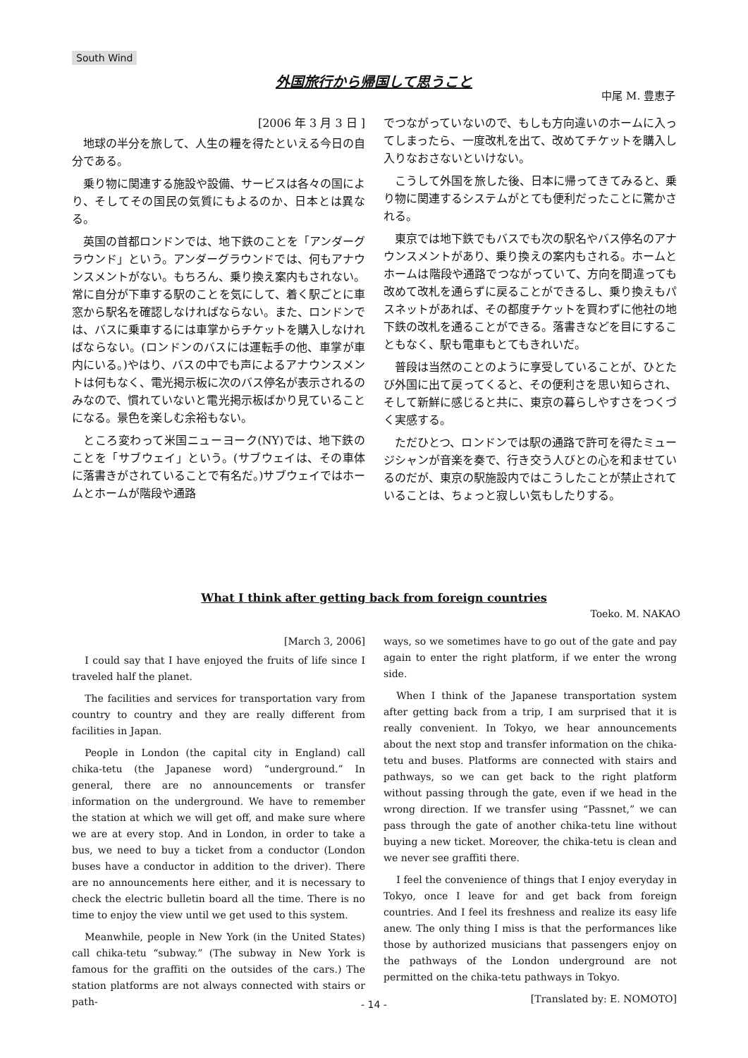South Wind
外国旅行から帰国して思うこと
中尾 M. 豊恵子
[2006 年 3 月 3 日 ]
地球の半分を旅して、人生の糧を得たといえる今日の自分である。
乗り物に関連する施設や設備、サービスは各々の国により、そしてその国民の気質にもよるのか、日本とは異なる。
英国の首都ロンドンでは、地下鉄のことを「アンダーグラウンド」という。アンダーグラウンドでは、何もアナウンスメントがない。もちろん、乗り換え案内もされない。常に自分が下車する駅のことを気にして、着く駅ごとに車窓から駅名を確認しなければならない。また、ロンドンでは、バスに乗車するには車掌からチケットを購入しなければならない。(ロンドンのバスには運転手の他、車掌が車内にいる。)やはり、バスの中でも声によるアナウンスメントは何もなく、電光掲示板に次のバス停名が表示されるのみなので、慣れていないと電光掲示板ばかり見ていることになる。景色を楽しむ余裕もない。
ところ変わって米国ニューヨーク(NY)では、地下鉄のことを「サブウェイ」という。(サブウェイは、その車体に落書きがされていることで有名だ。)サブウェイではホームとホームが階段や通路
でつながっていないので、もしも方向違いのホームに入ってしまったら、一度改札を出て、改めてチケットを購入し入りなおさないといけない。
こうして外国を旅した後、日本に帰ってきてみると、乗り物に関連するシステムがとても便利だったことに驚かされる。
東京では地下鉄でもバスでも次の駅名やバス停名のアナウンスメントがあり、乗り換えの案内もされる。ホームとホームは階段や通路でつながっていて、方向を間違っても改めて改札を通らずに戻ることができるし、乗り換えもパスネットがあれば、その都度チケットを買わずに他社の地下鉄の改札を通ることができる。落書きなどを目にすることもなく、駅も電車もとてもきれいだ。
普段は当然のことのように享受していることが、ひとたび外国に出て戻ってくると、その便利さを思い知らされ、そして新鮮に感じると共に、東京の暮らしやすさをつくづく実感する。
ただひとつ、ロンドンでは駅の通路で許可を得たミュージシャンが音楽を奏で、行き交う人びとの心を和ませているのだが、東京の駅施設内ではこうしたことが禁止されていることは、ちょっと寂しい気もしたりする。
What I think after getting back from foreign countries
Toeko. M. NAKAO
[March 3, 2006]
I could say that I have enjoyed the fruits of life since I traveled half the planet.
The facilities and services for transportation vary from country to country and they are really different from facilities in Japan.
People in London (the capital city in England) call chika-tetu (the Japanese word) “underground.” In general, there are no announcements or transfer information on the underground. We have to remember the station at which we will get off, and make sure where we are at every stop. And in London, in order to take a bus, we need to buy a ticket from a conductor (London buses have a conductor in addition to the driver). There are no announcements here either, and it is necessary to check the electric bulletin board all the time. There is no time to enjoy the view until we get used to this system.
Meanwhile, people in New York (in the United States) call chika-tetu “subway.” (The subway in New York is famous for the graffiti on the outsides of the cars.) The station platforms are not always connected with stairs or path-
ways, so we sometimes have to go out of the gate and pay again to enter the right platform, if we enter the wrong side.
When I think of the Japanese transportation system after getting back from a trip, I am surprised that it is really convenient. In Tokyo, we hear announcements about the next stop and transfer information on the chika-tetu and buses. Platforms are connected with stairs and pathways, so we can get back to the right platform without passing through the gate, even if we head in the wrong direction. If we transfer using “Passnet,” we can pass through the gate of another chika-tetu line without buying a new ticket. Moreover, the chika-tetu is clean and we never see graffiti there.
I feel the convenience of things that I enjoy everyday in Tokyo, once I leave for and get back from foreign countries. And I feel its freshness and realize its easy life anew. The only thing I miss is that the performances like those by authorized musicians that passengers enjoy on the pathways of the London underground are not permitted on the chika-tetu pathways in Tokyo.
[Translated by: E. NOMOTO]
- 14 -